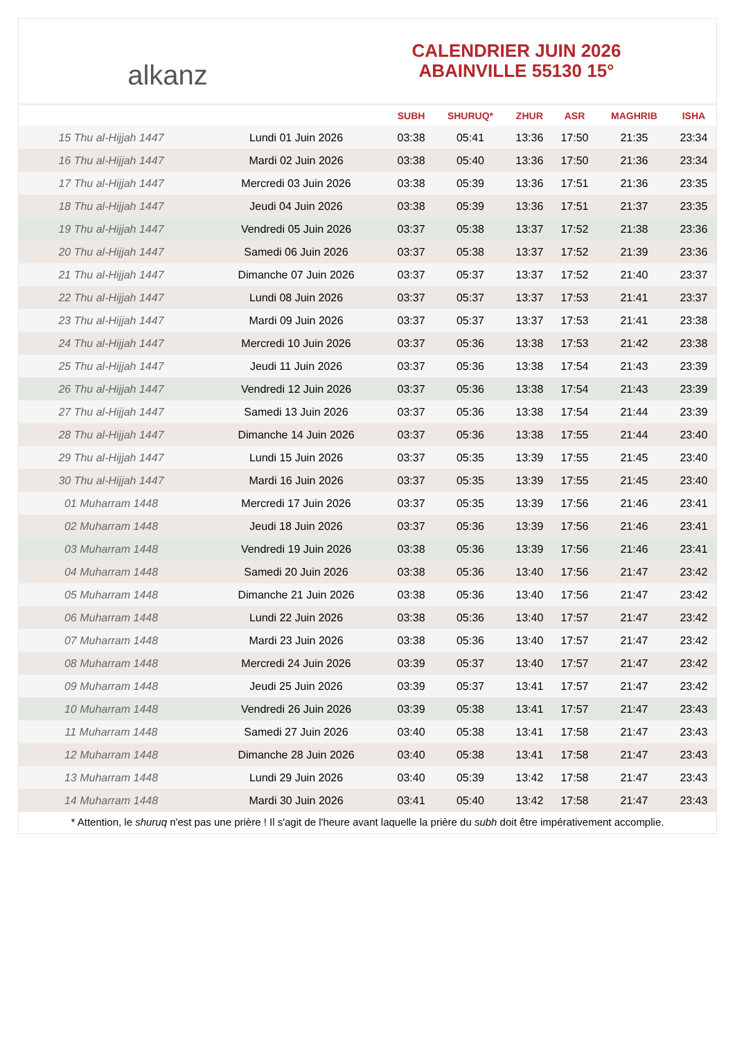alkanz
CALENDRIER JUIN 2026
ABAINVILLE 55130 15°
| | | SUBH | SHURUQ* | ZHUR | ASR | MAGHRIB | ISHA |
| --- | --- | --- | --- | --- | --- | --- | --- |
| 15 Thu al-Hijjah 1447 | Lundi 01 Juin 2026 | 03:38 | 05:41 | 13:36 | 17:50 | 21:35 | 23:34 |
| 16 Thu al-Hijjah 1447 | Mardi 02 Juin 2026 | 03:38 | 05:40 | 13:36 | 17:50 | 21:36 | 23:34 |
| 17 Thu al-Hijjah 1447 | Mercredi 03 Juin 2026 | 03:38 | 05:39 | 13:36 | 17:51 | 21:36 | 23:35 |
| 18 Thu al-Hijjah 1447 | Jeudi 04 Juin 2026 | 03:38 | 05:39 | 13:36 | 17:51 | 21:37 | 23:35 |
| 19 Thu al-Hijjah 1447 | Vendredi 05 Juin 2026 | 03:37 | 05:38 | 13:37 | 17:52 | 21:38 | 23:36 |
| 20 Thu al-Hijjah 1447 | Samedi 06 Juin 2026 | 03:37 | 05:38 | 13:37 | 17:52 | 21:39 | 23:36 |
| 21 Thu al-Hijjah 1447 | Dimanche 07 Juin 2026 | 03:37 | 05:37 | 13:37 | 17:52 | 21:40 | 23:37 |
| 22 Thu al-Hijjah 1447 | Lundi 08 Juin 2026 | 03:37 | 05:37 | 13:37 | 17:53 | 21:41 | 23:37 |
| 23 Thu al-Hijjah 1447 | Mardi 09 Juin 2026 | 03:37 | 05:37 | 13:37 | 17:53 | 21:41 | 23:38 |
| 24 Thu al-Hijjah 1447 | Mercredi 10 Juin 2026 | 03:37 | 05:36 | 13:38 | 17:53 | 21:42 | 23:38 |
| 25 Thu al-Hijjah 1447 | Jeudi 11 Juin 2026 | 03:37 | 05:36 | 13:38 | 17:54 | 21:43 | 23:39 |
| 26 Thu al-Hijjah 1447 | Vendredi 12 Juin 2026 | 03:37 | 05:36 | 13:38 | 17:54 | 21:43 | 23:39 |
| 27 Thu al-Hijjah 1447 | Samedi 13 Juin 2026 | 03:37 | 05:36 | 13:38 | 17:54 | 21:44 | 23:39 |
| 28 Thu al-Hijjah 1447 | Dimanche 14 Juin 2026 | 03:37 | 05:36 | 13:38 | 17:55 | 21:44 | 23:40 |
| 29 Thu al-Hijjah 1447 | Lundi 15 Juin 2026 | 03:37 | 05:35 | 13:39 | 17:55 | 21:45 | 23:40 |
| 30 Thu al-Hijjah 1447 | Mardi 16 Juin 2026 | 03:37 | 05:35 | 13:39 | 17:55 | 21:45 | 23:40 |
| 01 Muharram 1448 | Mercredi 17 Juin 2026 | 03:37 | 05:35 | 13:39 | 17:56 | 21:46 | 23:41 |
| 02 Muharram 1448 | Jeudi 18 Juin 2026 | 03:37 | 05:36 | 13:39 | 17:56 | 21:46 | 23:41 |
| 03 Muharram 1448 | Vendredi 19 Juin 2026 | 03:38 | 05:36 | 13:39 | 17:56 | 21:46 | 23:41 |
| 04 Muharram 1448 | Samedi 20 Juin 2026 | 03:38 | 05:36 | 13:40 | 17:56 | 21:47 | 23:42 |
| 05 Muharram 1448 | Dimanche 21 Juin 2026 | 03:38 | 05:36 | 13:40 | 17:56 | 21:47 | 23:42 |
| 06 Muharram 1448 | Lundi 22 Juin 2026 | 03:38 | 05:36 | 13:40 | 17:57 | 21:47 | 23:42 |
| 07 Muharram 1448 | Mardi 23 Juin 2026 | 03:38 | 05:36 | 13:40 | 17:57 | 21:47 | 23:42 |
| 08 Muharram 1448 | Mercredi 24 Juin 2026 | 03:39 | 05:37 | 13:40 | 17:57 | 21:47 | 23:42 |
| 09 Muharram 1448 | Jeudi 25 Juin 2026 | 03:39 | 05:37 | 13:41 | 17:57 | 21:47 | 23:42 |
| 10 Muharram 1448 | Vendredi 26 Juin 2026 | 03:39 | 05:38 | 13:41 | 17:57 | 21:47 | 23:43 |
| 11 Muharram 1448 | Samedi 27 Juin 2026 | 03:40 | 05:38 | 13:41 | 17:58 | 21:47 | 23:43 |
| 12 Muharram 1448 | Dimanche 28 Juin 2026 | 03:40 | 05:38 | 13:41 | 17:58 | 21:47 | 23:43 |
| 13 Muharram 1448 | Lundi 29 Juin 2026 | 03:40 | 05:39 | 13:42 | 17:58 | 21:47 | 23:43 |
| 14 Muharram 1448 | Mardi 30 Juin 2026 | 03:41 | 05:40 | 13:42 | 17:58 | 21:47 | 23:43 |
* Attention, le shuruq n'est pas une prière ! Il s'agit de l'heure avant laquelle la prière du subh doit être impérativement accomplie.